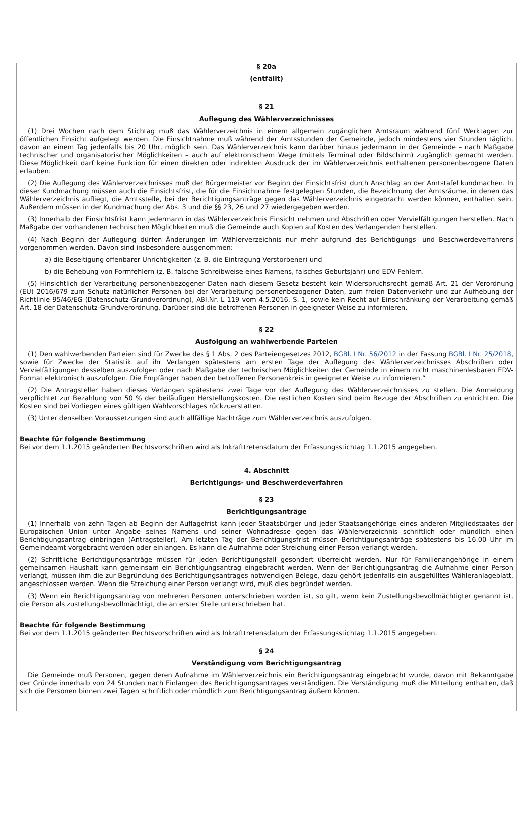§ 20a
(entfällt)
§ 21
Auflegung des Wählerverzeichnisses
(1) Drei Wochen nach dem Stichtag muß das Wählerverzeichnis in einem allgemein zugänglichen Amtsraum während fünf Werktagen zur öffentlichen Einsicht aufgelegt werden. Die Einsichtnahme muß während der Amtsstunden der Gemeinde, jedoch mindestens vier Stunden täglich, davon an einem Tag jedenfalls bis 20 Uhr, möglich sein. Das Wählerverzeichnis kann darüber hinaus jedermann in der Gemeinde – nach Maßgabe technischer und organisatorischer Möglichkeiten – auch auf elektronischem Wege (mittels Terminal oder Bildschirm) zugänglich gemacht werden. Diese Möglichkeit darf keine Funktion für einen direkten oder indirekten Ausdruck der im Wählerverzeichnis enthaltenen personenbezogene Daten erlauben.
(2) Die Auflegung des Wählerverzeichnisses muß der Bürgermeister vor Beginn der Einsichtsfrist durch Anschlag an der Amtstafel kundmachen. In dieser Kundmachung müssen auch die Einsichtsfrist, die für die Einsichtnahme festgelegten Stunden, die Bezeichnung der Amtsräume, in denen das Wählerverzeichnis aufliegt, die Amtsstelle, bei der Berichtigungsanträge gegen das Wählerverzeichnis eingebracht werden können, enthalten sein. Außerdem müssen in der Kundmachung der Abs. 3 und die §§ 23, 26 und 27 wiedergegeben werden.
(3) Innerhalb der Einsichtsfrist kann jedermann in das Wählerverzeichnis Einsicht nehmen und Abschriften oder Vervielfältigungen herstellen. Nach Maßgabe der vorhandenen technischen Möglichkeiten muß die Gemeinde auch Kopien auf Kosten des Verlangenden herstellen.
(4) Nach Beginn der Auflegung dürfen Änderungen im Wählerverzeichnis nur mehr aufgrund des Berichtigungs- und Beschwerdeverfahrens vorgenommen werden. Davon sind insbesondere ausgenommen:
a) die Beseitigung offenbarer Unrichtigkeiten (z. B. die Eintragung Verstorbener) und
b) die Behebung von Formfehlern (z. B. falsche Schreibweise eines Namens, falsches Geburtsjahr) und EDV-Fehlern.
(5) Hinsichtlich der Verarbeitung personenbezogener Daten nach diesem Gesetz besteht kein Widerspruchsrecht gemäß Art. 21 der Verordnung (EU) 2016/679 zum Schutz natürlicher Personen bei der Verarbeitung personenbezogener Daten, zum freien Datenverkehr und zur Aufhebung der Richtlinie 95/46/EG (Datenschutz-Grundverordnung), ABl.Nr. L 119 vom 4.5.2016, S. 1, sowie kein Recht auf Einschränkung der Verarbeitung gemäß Art. 18 der Datenschutz-Grundverordnung. Darüber sind die betroffenen Personen in geeigneter Weise zu informieren.
§ 22
Ausfolgung an wahlwerbende Parteien
(1) Den wahlwerbenden Parteien sind für Zwecke des § 1 Abs. 2 des Parteiengesetzes 2012, BGBl. I Nr. 56/2012 in der Fassung BGBl. I Nr. 25/2018, sowie für Zwecke der Statistik auf ihr Verlangen spätestens am ersten Tage der Auflegung des Wählerverzeichnisses Abschriften oder Vervielfältigungen desselben auszufolgen oder nach Maßgabe der technischen Möglichkeiten der Gemeinde in einem nicht maschinenlesbaren EDV-Format elektronisch auszufolgen. Die Empfänger haben den betroffenen Personenkreis in geeigneter Weise zu informieren.“
(2) Die Antragsteller haben dieses Verlangen spätestens zwei Tage vor der Auflegung des Wählerverzeichnisses zu stellen. Die Anmeldung verpflichtet zur Bezahlung von 50 % der beiläufigen Herstellungskosten. Die restlichen Kosten sind beim Bezuge der Abschriften zu entrichten. Die Kosten sind bei Vorliegen eines gültigen Wahlvorschlages rückzuerstatten.
(3) Unter denselben Voraussetzungen sind auch allfällige Nachträge zum Wählerverzeichnis auszufolgen.
Beachte für folgende Bestimmung
Bei vor dem 1.1.2015 geänderten Rechtsvorschriften wird als Inkrafttretensdatum der Erfassungsstichtag 1.1.2015 angegeben.
4. Abschnitt
Berichtigungs- und Beschwerdeverfahren
§ 23
Berichtigungsanträge
(1) Innerhalb von zehn Tagen ab Beginn der Auflagefrist kann jeder Staatsbürger und jeder Staatsangehörige eines anderen Mitgliedstaates der Europäischen Union unter Angabe seines Namens und seiner Wohnadresse gegen das Wählerverzeichnis schriftlich oder mündlich einen Berichtigungsantrag einbringen (Antragsteller). Am letzten Tag der Berichtigungsfrist müssen Berichtigungsanträge spätestens bis 16.00 Uhr im Gemeindeamt vorgebracht werden oder einlangen. Es kann die Aufnahme oder Streichung einer Person verlangt werden.
(2) Schriftliche Berichtigungsanträge müssen für jeden Berichtigungsfall gesondert überreicht werden. Nur für Familienangehörige in einem gemeinsamen Haushalt kann gemeinsam ein Berichtigungsantrag eingebracht werden. Wenn der Berichtigungsantrag die Aufnahme einer Person verlangt, müssen ihm die zur Begründung des Berichtigungsantrages notwendigen Belege, dazu gehört jedenfalls ein ausgefülltes Wähleranlageblatt, angeschlossen werden. Wenn die Streichung einer Person verlangt wird, muß dies begründet werden.
(3) Wenn ein Berichtigungsantrag von mehreren Personen unterschrieben worden ist, so gilt, wenn kein Zustellungsbevollmächtigter genannt ist, die Person als zustellungsbevollmächtigt, die an erster Stelle unterschrieben hat.
Beachte für folgende Bestimmung
Bei vor dem 1.1.2015 geänderten Rechtsvorschriften wird als Inkrafttretensdatum der Erfassungsstichtag 1.1.2015 angegeben.
§ 24
Verständigung vom Berichtigungsantrag
Die Gemeinde muß Personen, gegen deren Aufnahme im Wählerverzeichnis ein Berichtigungsantrag eingebracht wurde, davon mit Bekanntgabe der Gründe innerhalb von 24 Stunden nach Einlangen des Berichtigungsantrages verständigen. Die Verständigung muß die Mitteilung enthalten, daß sich die Personen binnen zwei Tagen schriftlich oder mündlich zum Berichtigungsantrag äußern können.